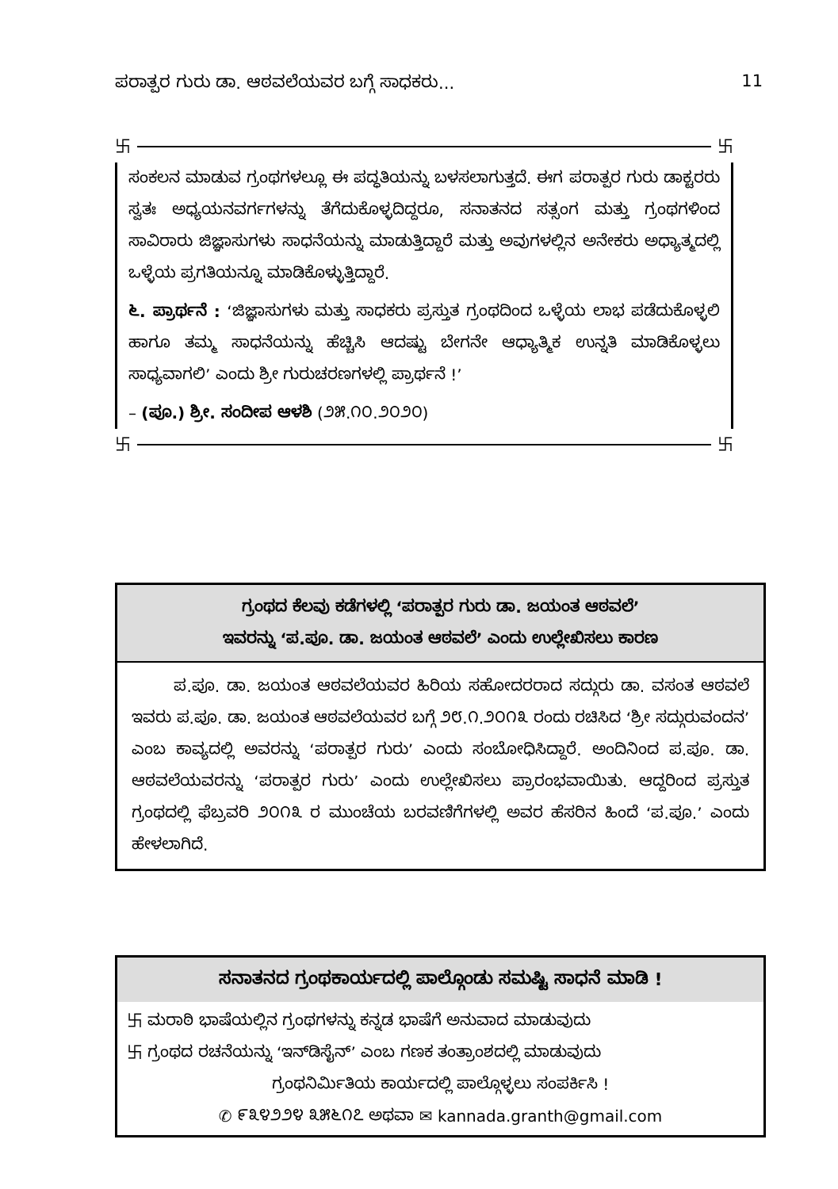ಪರಾತ್ಪರ ಗುರು ಡಾ. ಆಠವಲೆಯವರ ಬಗ್ಗೆ ಸಾಧಕರು...
11
卐 卐
ಸಂಕಲನ ಮಾಡುವ ಗ್ರಂಥಗಳಲ್ಲೂ ಈ ಪದ್ಧತಿಯನ್ನು ಬಳಸಲಾಗುತ್ತದೆ. ಈಗ ಪರಾತ್ಪರ ಗುರು ಡಾಕ್ಟರರು ಸ್ವತಃ ಅಧ್ಯಯನವರ್ಗಗಳನ್ನು ತೆಗೆದುಕೊಳ್ಳದಿದ್ದರೂ, ಸನಾತನದ ಸತ್ಸಂಗ ಮತ್ತು ಗ್ರಂಥಗಳಿಂದ ಸಾವಿರಾರು ಜಿಜ್ಞಾಸುಗಳು ಸಾಧನೆಯನ್ನು ಮಾಡುತ್ತಿದ್ದಾರೆ ಮತ್ತು ಅವುಗಳಲ್ಲಿನ ಅನೇಕರು ಅಧ್ಯಾತ್ಮದಲ್ಲಿ ಒಳ್ಳೆಯ ಪ್ರಗತಿಯನ್ನೂ ಮಾಡಿಕೊಳ್ಳುತ್ತಿದ್ದಾರೆ.
೬. ಪ್ರಾರ್ಥನೆ : ‘ಜಿಜ್ಞಾಸುಗಳು ಮತ್ತು ಸಾಧಕರು ಪ್ರಸ್ತುತ ಗ್ರಂಥದಿಂದ ಒಳ್ಳೆಯ ಲಾಭ ಪಡೆದುಕೊಳ್ಳಲಿ ಹಾಗೂ ತಮ್ಮ ಸಾಧನೆಯನ್ನು ಹೆಚ್ಚಿಸಿ ಆದಷ್ಟು ಬೇಗನೇ ಆಧ್ಯಾತ್ಮಿಕ ಉನ್ನತಿ ಮಾಡಿಕೊಳ್ಳಲು ಸಾಧ್ಯವಾಗಲಿ’ ಎಂದು ಶ್ರೀ ಗುರುಚರಣಗಳಲ್ಲಿ ಪ್ರಾರ್ಥನೆ !’
– (ಪೂ.) ಶ್ರೀ. ಸಂದೀಪ ಆಳಶಿ (೨೫.೧೦.೨೦೨೦)
卐 卐
ಗ್ರಂಥದ ಕೆಲವು ಕಡೆಗಳಲ್ಲಿ ‘ಪರಾತ್ಪರ ಗುರು ಡಾ. ಜಯಂತ ಆಠವಲೆ’
ಇವರನ್ನು ‘ಪ.ಪೂ. ಡಾ. ಜಯಂತ ಆಠವಲೆ’ ಎಂದು ಉಲ್ಲೇಖಿಸಲು ಕಾರಣ
ಪ.ಪೂ. ಡಾ. ಜಯಂತ ಆಠವಲೆಯವರ ಹಿರಿಯ ಸಹೋದರರಾದ ಸದ್ಗುರು ಡಾ. ವಸಂತ ಆಠವಲೆ ಇವರು ಪ.ಪೂ. ಡಾ. ಜಯಂತ ಆಠವಲೆಯವರ ಬಗ್ಗೆ ೨೮.೧.೨೦೧೩ ರಂದು ರಚಿಸಿದ ‘ಶ್ರೀ ಸದ್ಗುರುವಂದನ’ ಎಂಬ ಕಾವ್ಯದಲ್ಲಿ ಅವರನ್ನು ‘ಪರಾತ್ಪರ ಗುರು’ ಎಂದು ಸಂಬೋಧಿಸಿದ್ದಾರೆ. ಅಂದಿನಿಂದ ಪ.ಪೂ. ಡಾ. ಆಠವಲೆಯವರನ್ನು ‘ಪರಾತ್ಪರ ಗುರು’ ಎಂದು ಉಲ್ಲೇಖಿಸಲು ಪ್ರಾರಂಭವಾಯಿತು. ಆದ್ದರಿಂದ ಪ್ರಸ್ತುತ ಗ್ರಂಥದಲ್ಲಿ ಫೆಬ್ರವರಿ ೨೦೧೩ ರ ಮುಂಚೆಯ ಬರವಣಿಗೆಗಳಲ್ಲಿ ಅವರ ಹೆಸರಿನ ಹಿಂದೆ ‘ಪ.ಪೂ.’ ಎಂದು ಹೇಳಲಾಗಿದೆ.
ಸನಾತನದ ಗ್ರಂಥಕಾರ್ಯದಲ್ಲಿ ಪಾಲ್ಗೊಂಡು ಸಮಷ್ಟಿ ಸಾಧನೆ ಮಾಡಿ !
卐 ಮರಾಠಿ ಭಾಷೆಯಲ್ಲಿನ ಗ್ರಂಥಗಳನ್ನು ಕನ್ನಡ ಭಾಷೆಗೆ ಅನುವಾದ ಮಾಡುವುದು
卐 ಗ್ರಂಥದ ರಚನೆಯನ್ನು ‘ಇನ್‌ಡಿಸೈನ್’ ಎಂಬ ಗಣಕ ತಂತ್ರಾಂಶದಲ್ಲಿ ಮಾಡುವುದು
ಗ್ರಂಥನಿರ್ಮಿತಿಯ ಕಾರ್ಯದಲ್ಲಿ ಪಾಲ್ಗೊಳ್ಳಲು ಸಂಪರ್ಕಿಸಿ !
✆ ೯೩೪೨೨೪ ೩೫೬೧೭ ಅಥವಾ ✉ kannada.granth@gmail.com